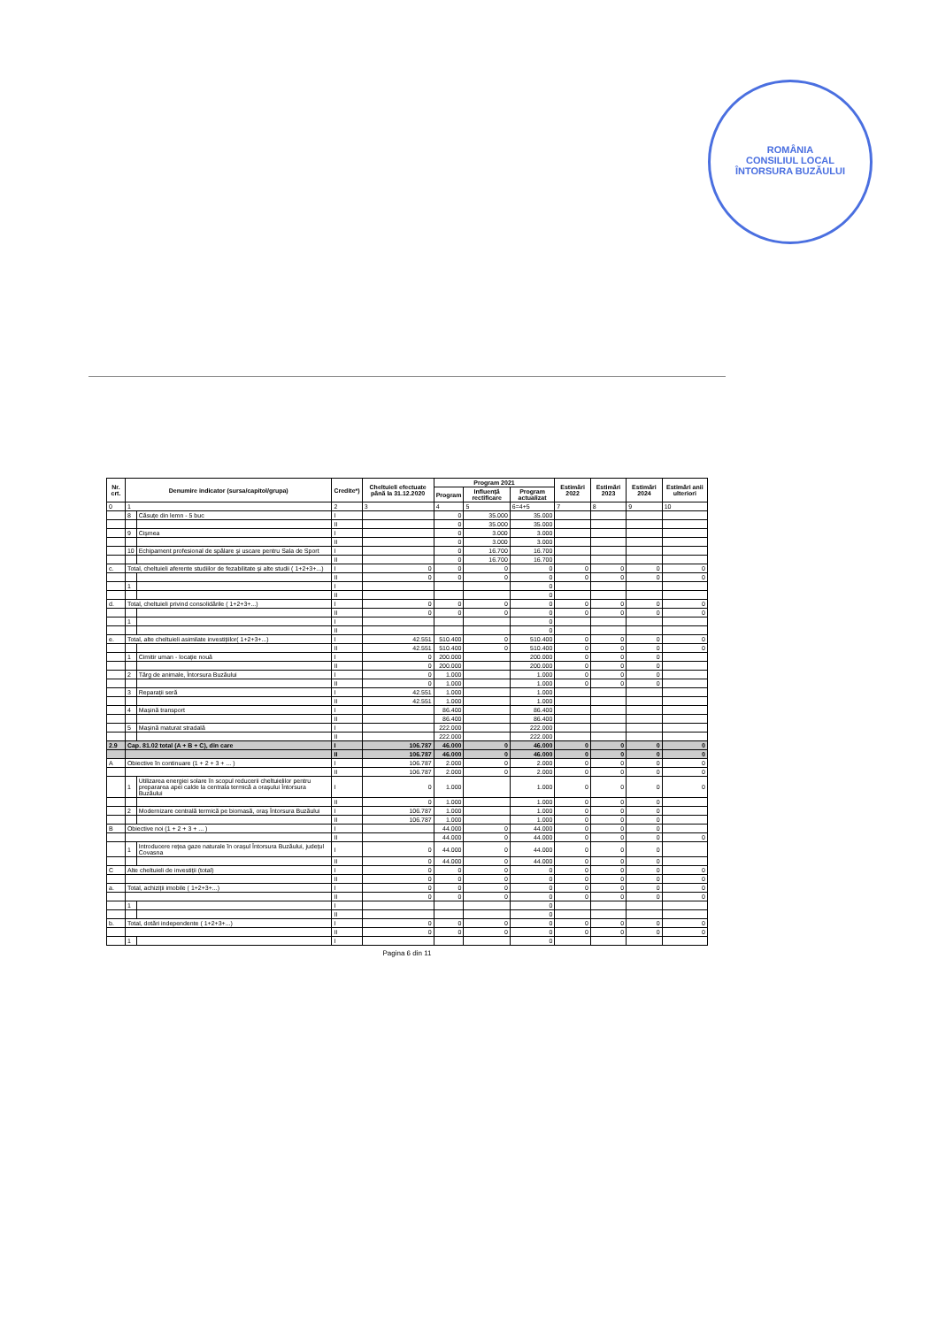ROMÂNIA
CONSILIUL LOCAL
ÎNTORSURA BUZĂULUI
| Nr. crt. | Denumire indicator (sursa/capitol/grupa) | | Credite*) | Cheltuieli efectuate până la 31.12.2020 | Program 2021 | | | Estimări 2022 | Estimări 2023 | Estimări 2024 | Estimări anii ulteriori |
| --- | --- | --- | --- | --- | --- | --- | --- | --- | --- | --- | --- |
| | | | | | Program | Influență rectificare | Program actualizat | | | | |
| 0 | 1 | | 2 | 3 | 4 | 5 | 6=4+5 | 7 | 8 | 9 | 10 |
| | 8 | Căsuțe din lemn - 5 buc | I | | 0 | 35.000 | 35.000 | | | | |
| | | | II | | 0 | 35.000 | 35.000 | | | | |
| | 9 | Cișmea | I | | 0 | 3.000 | 3.000 | | | | |
| | | | II | | 0 | 3.000 | 3.000 | | | | |
| | 10 | Echipament profesional de spălare și uscare pentru Sala de Sport | I | | 0 | 16.700 | 16.700 | | | | |
| | | | II | | 0 | 16.700 | 16.700 | | | | |
| c. | Total, cheltuieli aferente studiilor de fezabilitate și alte studii ( 1+2+3+...) | | I | 0 | 0 | 0 | 0 | 0 | 0 | 0 | 0 |
| | | | II | 0 | 0 | 0 | 0 | 0 | 0 | 0 | 0 |
| | 1 | | I | | | | 0 | | | | |
| | | | II | | | | 0 | | | | |
| d. | Total, cheltuieli privind consolidările ( 1+2+3+...) | | I | 0 | 0 | 0 | 0 | 0 | 0 | 0 | 0 |
| | | | II | 0 | 0 | 0 | 0 | 0 | 0 | 0 | 0 |
| | 1 | | I | | | | 0 | | | | |
| | | | II | | | | 0 | | | | |
| e. | Total, alte cheltuieli asimilate investițiilor( 1+2+3+...) | | I | 42.551 | 510.400 | 0 | 510.400 | 0 | 0 | 0 | 0 |
| | | | II | 42.551 | 510.400 | 0 | 510.400 | 0 | 0 | 0 | 0 |
| | 1 | Cimitir uman - locație nouă | I | 0 | 200.000 | | 200.000 | 0 | 0 | 0 | |
| | | | II | 0 | 200.000 | | 200.000 | 0 | 0 | 0 | |
| | 2 | Târg de animale, Întorsura Buzăului | I | 0 | 1.000 | | 1.000 | 0 | 0 | 0 | |
| | | | II | 0 | 1.000 | | 1.000 | 0 | 0 | 0 | |
| | 3 | Reparații seră | I | 42.551 | 1.000 | | 1.000 | | | | |
| | | | II | 42.551 | 1.000 | | 1.000 | | | | |
| | 4 | Mașină transport | I | | 86.400 | | 86.400 | | | | |
| | | | II | | 86.400 | | 86.400 | | | | |
| | 5 | Mașină maturat stradală | I | | 222.000 | | 222.000 | | | | |
| | | | II | | 222.000 | | 222.000 | | | | |
| 2.9 | Cap. 81.02 total (A + B + C), din care | | I | 106.787 | 46.000 | 0 | 46.000 | 0 | 0 | 0 | 0 |
| | | | II | 106.787 | 46.000 | 0 | 46.000 | 0 | 0 | 0 | 0 |
| A | Obiective în continuare (1 + 2 + 3 + ... ) | | I | 106.787 | 2.000 | 0 | 2.000 | 0 | 0 | 0 | 0 |
| | | | II | 106.787 | 2.000 | 0 | 2.000 | 0 | 0 | 0 | 0 |
| | 1 | Utilizarea energiei solare în scopul reducerii cheltuielilor pentru prepararea apei calde la centrala termică a orașului Întorsura Buzăului | I | 0 | 1.000 | | 1.000 | 0 | 0 | 0 | 0 |
| | | | II | 0 | 1.000 | | 1.000 | 0 | 0 | 0 | |
| | 2 | Modernizare centrală termică pe biomasă, oraș Întorsura Buzăului | I | 106.787 | 1.000 | | 1.000 | 0 | 0 | 0 | |
| | | | II | 106.787 | 1.000 | | 1.000 | 0 | 0 | 0 | |
| B | Obiective noi (1 + 2 + 3 + ... ) | | I | | 44.000 | 0 | 44.000 | 0 | 0 | 0 | |
| | | | II | | 44.000 | 0 | 44.000 | 0 | 0 | 0 | 0 |
| | 1 | Introducere rețea gaze naturale în orașul Întorsura Buzăului, județul Covasna | I | 0 | 44.000 | 0 | 44.000 | 0 | 0 | 0 | |
| | | | II | 0 | 44.000 | 0 | 44.000 | 0 | 0 | 0 | |
| C | Alte cheltuieli de investiții (total) | | I | 0 | 0 | 0 | 0 | 0 | 0 | 0 | 0 |
| | | | II | 0 | 0 | 0 | 0 | 0 | 0 | 0 | 0 |
| a. | Total, achiziții imobile ( 1+2+3+...) | | I | 0 | 0 | 0 | 0 | 0 | 0 | 0 | 0 |
| | | | II | 0 | 0 | 0 | 0 | 0 | 0 | 0 | 0 |
| | 1 | | I | | | | 0 | | | | |
| | | | II | | | | 0 | | | | |
| b. | Total, dotări independente ( 1+2+3+...) | | I | 0 | 0 | 0 | 0 | 0 | 0 | 0 | 0 |
| | | | II | 0 | 0 | 0 | 0 | 0 | 0 | 0 | 0 |
| | 1 | | I | | | | 0 | | | | |
Pagina 6 din 11